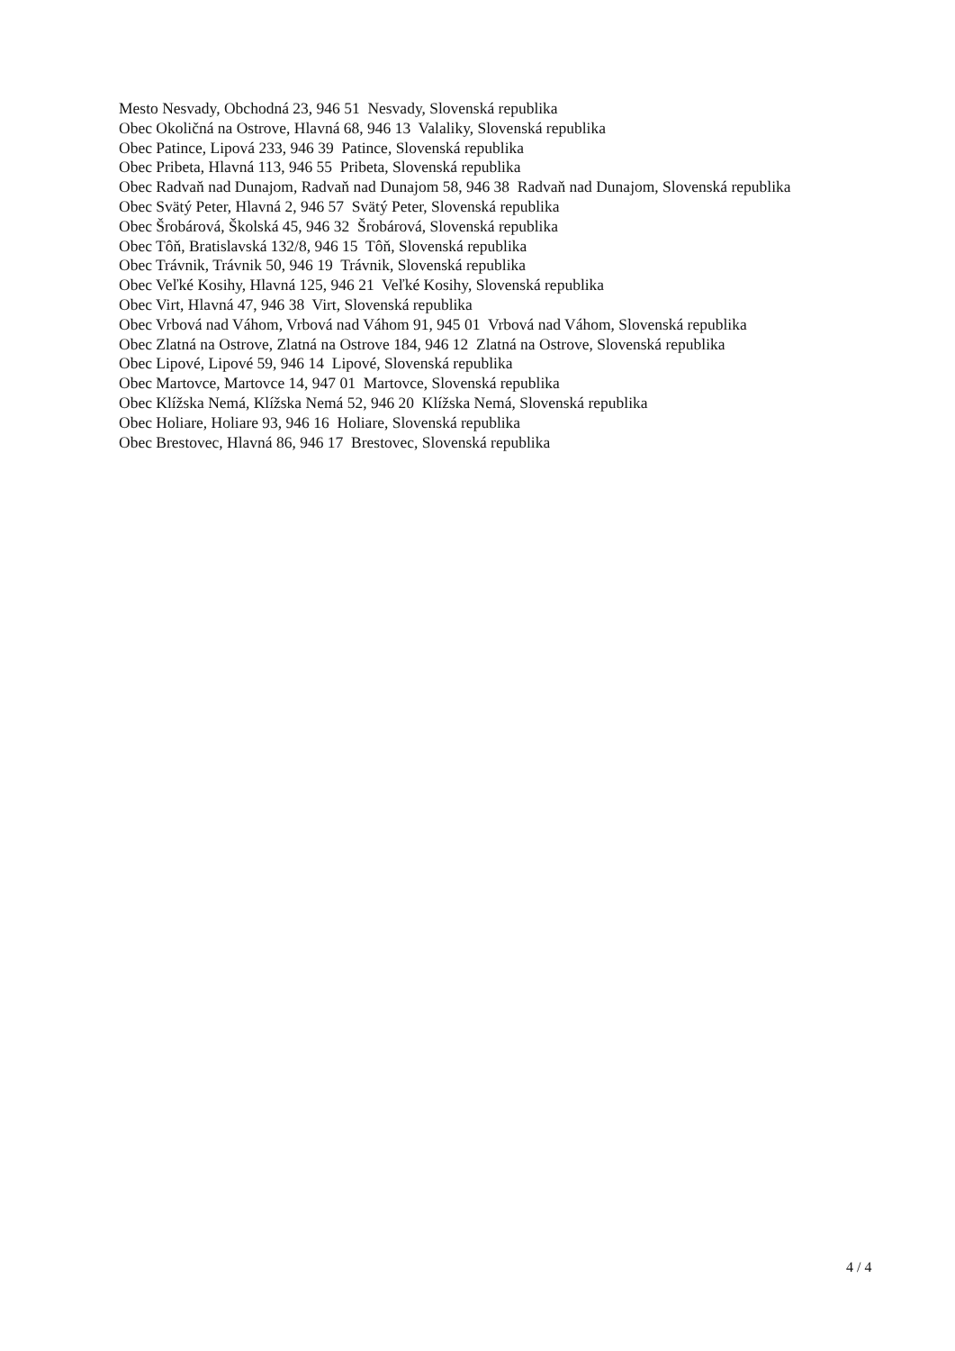Mesto Nesvady, Obchodná 23, 946 51 Nesvady, Slovenská republika
Obec Okoličná na Ostrove, Hlavná 68, 946 13 Valaliky, Slovenská republika
Obec Patince, Lipová 233, 946 39 Patince, Slovenská republika
Obec Pribeta, Hlavná 113, 946 55 Pribeta, Slovenská republika
Obec Radvaň nad Dunajom, Radvaň nad Dunajom 58, 946 38 Radvaň nad Dunajom, Slovenská republika
Obec Svätý Peter, Hlavná 2, 946 57 Svätý Peter, Slovenská republika
Obec Šrobárová, Školská 45, 946 32 Šrobárová, Slovenská republika
Obec Tôň, Bratislavská 132/8, 946 15 Tôň, Slovenská republika
Obec Trávnik, Trávnik 50, 946 19 Trávnik, Slovenská republika
Obec Veľké Kosihy, Hlavná 125, 946 21 Veľké Kosihy, Slovenská republika
Obec Virt, Hlavná 47, 946 38 Virt, Slovenská republika
Obec Vrbová nad Váhom, Vrbová nad Váhom 91, 945 01 Vrbová nad Váhom, Slovenská republika
Obec Zlatná na Ostrove, Zlatná na Ostrove 184, 946 12 Zlatná na Ostrove, Slovenská republika
Obec Lipové, Lipové 59, 946 14 Lipové, Slovenská republika
Obec Martovce, Martovce 14, 947 01 Martovce, Slovenská republika
Obec Klížska Nemá, Klížska Nemá 52, 946 20 Klížska Nemá, Slovenská republika
Obec Holiare, Holiare 93, 946 16 Holiare, Slovenská republika
Obec Brestovec, Hlavná 86, 946 17 Brestovec, Slovenská republika
4 / 4